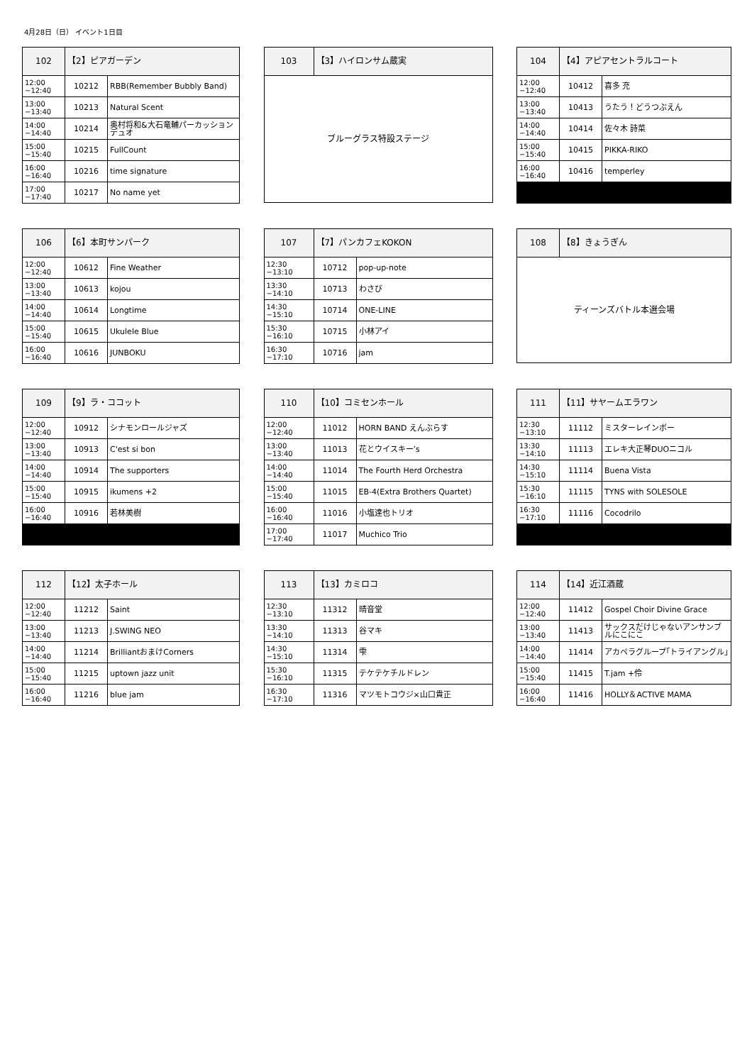4月28日（日） イベント1日目
| 102 | 【2】ピアガーデン | |
| 12:00 −12:40 | 10212 | RBB(Remember Bubbly Band) |
| 13:00 −13:40 | 10213 | Natural Scent |
| 14:00 −14:40 | 10214 | 奥村将和&大石竜輔パーカッションデュオ |
| 15:00 −15:40 | 10215 | FullCount |
| 16:00 −16:40 | 10216 | time signature |
| 17:00 −17:40 | 10217 | No name yet |
| 103 | 【3】ハイロンサム蔵実 |
| ブルーグラス特設ステージ | |
| 104 | 【4】アピアセントラルコート | |
| 12:00 −12:40 | 10412 | 喜多 充 |
| 13:00 −13:40 | 10413 | うたう！どうつぶえん |
| 14:00 −14:40 | 10414 | 佐々木 詩菜 |
| 15:00 −15:40 | 10415 | PIKKA-RIKO |
| 16:00 −16:40 | 10416 | temperley |
| 106 | 【6】本町サンパーク | |
| 12:00 −12:40 | 10612 | Fine Weather |
| 13:00 −13:40 | 10613 | kojou |
| 14:00 −14:40 | 10614 | Longtime |
| 15:00 −15:40 | 10615 | Ukulele Blue |
| 16:00 −16:40 | 10616 | JUNBOKU |
| 107 | 【7】パンカフェKOKON | |
| 12:30 −13:10 | 10712 | pop-up-note |
| 13:30 −14:10 | 10713 | わさび |
| 14:30 −15:10 | 10714 | ONE-LINE |
| 15:30 −16:10 | 10715 | 小林アイ |
| 16:30 −17:10 | 10716 | jam |
| 108 | 【8】きょうぎん |
| ティーンズバトル本選会場 | |
| 109 | 【9】ラ・ココット | |
| 12:00 −12:40 | 10912 | シナモンロールジャズ |
| 13:00 −13:40 | 10913 | C'est si bon |
| 14:00 −14:40 | 10914 | The supporters |
| 15:00 −15:40 | 10915 | ikumens +2 |
| 16:00 −16:40 | 10916 | 若林美樹 |
| 110 | 【10】コミセンホール | |
| 12:00 −12:40 | 11012 | HORN BAND えんぶらす |
| 13:00 −13:40 | 11013 | 花とウイスキー’s |
| 14:00 −14:40 | 11014 | The Fourth Herd Orchestra |
| 15:00 −15:40 | 11015 | EB-4(Extra Brothers Quartet) |
| 16:00 −16:40 | 11016 | 小塩達也トリオ |
| 17:00 −17:40 | 11017 | Muchico Trio |
| 111 | 【11】サヤームエラワン | |
| 12:30 −13:10 | 11112 | ミスターレインボー |
| 13:30 −14:10 | 11113 | エレキ大正琴DUOニコル |
| 14:30 −15:10 | 11114 | Buena Vista |
| 15:30 −16:10 | 11115 | TYNS with SOLESOLE |
| 16:30 −17:10 | 11116 | Cocodrilo |
| 112 | 【12】太子ホール | |
| 12:00 −12:40 | 11212 | Saint |
| 13:00 −13:40 | 11213 | J.SWING NEO |
| 14:00 −14:40 | 11214 | BrilliantおまけCorners |
| 15:00 −15:40 | 11215 | uptown jazz unit |
| 16:00 −16:40 | 11216 | blue jam |
| 113 | 【13】カミロコ | |
| 12:30 −13:10 | 11312 | 晴音堂 |
| 13:30 −14:10 | 11313 | 谷マキ |
| 14:30 −15:10 | 11314 | 雫 |
| 15:30 −16:10 | 11315 | テケテケチルドレン |
| 16:30 −17:10 | 11316 | マツモトコウジ×山口貴正 |
| 114 | 【14】近江酒蔵 | |
| 12:00 −12:40 | 11412 | Gospel Choir Divine Grace |
| 13:00 −13:40 | 11413 | サックスだけじゃないアンサンブルにこにこ |
| 14:00 −14:40 | 11414 | アカペラグループ｢トライアングル｣ |
| 15:00 −15:40 | 11415 | T.jam +伶 |
| 16:00 −16:40 | 11416 | HOLLY＆ACTIVE MAMA |